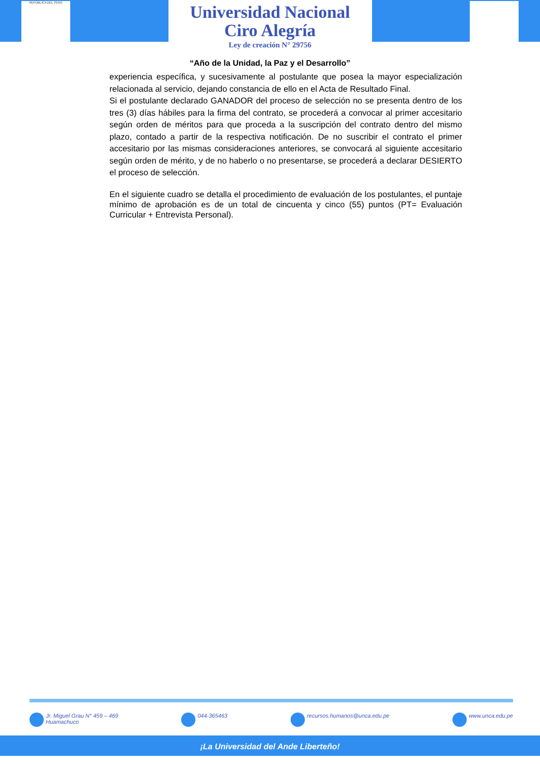REPÚBLICA DEL PERÚ
Universidad Nacional
Ciro Alegría
Ley de creación N° 29756
“Año de la Unidad, la Paz y el Desarrollo”
experiencia específica, y sucesivamente al postulante que posea la mayor especialización relacionada al servicio, dejando constancia de ello en el Acta de Resultado Final.
Si el postulante declarado GANADOR del proceso de selección no se presenta dentro de los tres (3) días hábiles para la firma del contrato, se procederá a convocar al primer accesitario según orden de méritos para que proceda a la suscripción del contrato dentro del mismo plazo, contado a partir de la respectiva notificación. De no suscribir el contrato el primer accesitario por las mismas consideraciones anteriores, se convocará al siguiente accesitario según orden de mérito, y de no haberlo o no presentarse, se procederá a declarar DESIERTO el proceso de selección.
En el siguiente cuadro se detalla el procedimiento de evaluación de los postulantes, el puntaje mínimo de aprobación es de un total de cincuenta y cinco (55) puntos (PT= Evaluación Curricular + Entrevista Personal).
Jr. Miguel Grau N° 459 – 469
Huamachuco 044-365463 recursos.humanos@unca.edu.pe www.unca.edu.pe
¡La Universidad del Ande Liberteño!